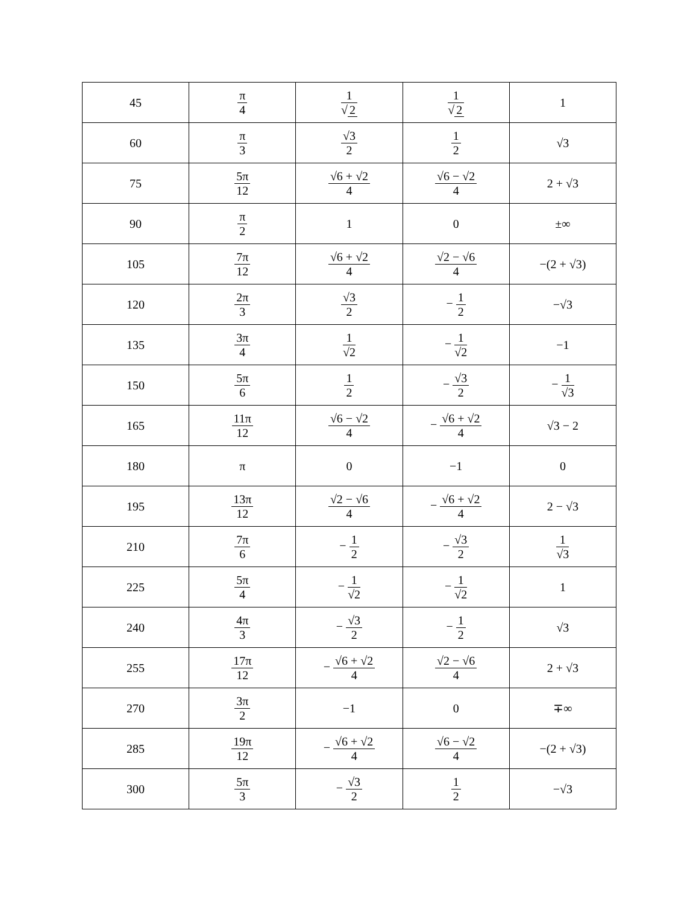| 45 | π 4 | 1 √ 2 | 1 √ 2 | 1 |
| 60 | π 3 | √3 2 | 1 2 | √3 |
| 75 | 5π 12 | √6 + √2 4 | √6 − √2 4 | 2 + √3 |
| 90 | π 2 | 1 | 0 | ±∞ |
| 105 | 7π 12 | √6 + √2 4 | √2 − √6 4 | −(2 + √3) |
| 120 | 2π 3 | √3 2 | − 1 2 | −√3 |
| 135 | 3π 4 | 1 √2 | − 1 √2 | −1 |
| 150 | 5π 6 | 1 2 | − √3 2 | − 1 √3 |
| 165 | 11π 12 | √6 − √2 4 | − √6 + √2 4 | √3 − 2 |
| 180 | π | 0 | −1 | 0 |
| 195 | 13π 12 | √2 − √6 4 | − √6 + √2 4 | 2 − √3 |
| 210 | 7π 6 | − 1 2 | − √3 2 | 1 √3 |
| 225 | 5π 4 | − 1 √2 | − 1 √2 | 1 |
| 240 | 4π 3 | − √3 2 | − 1 2 | √3 |
| 255 | 17π 12 | − √6 + √2 4 | √2 − √6 4 | 2 + √3 |
| 270 | 3π 2 | −1 | 0 | ∓∞ |
| 285 | 19π 12 | − √6 + √2 4 | √6 − √2 4 | −(2 + √3) |
| 300 | 5π 3 | − √3 2 | 1 2 | −√3 |